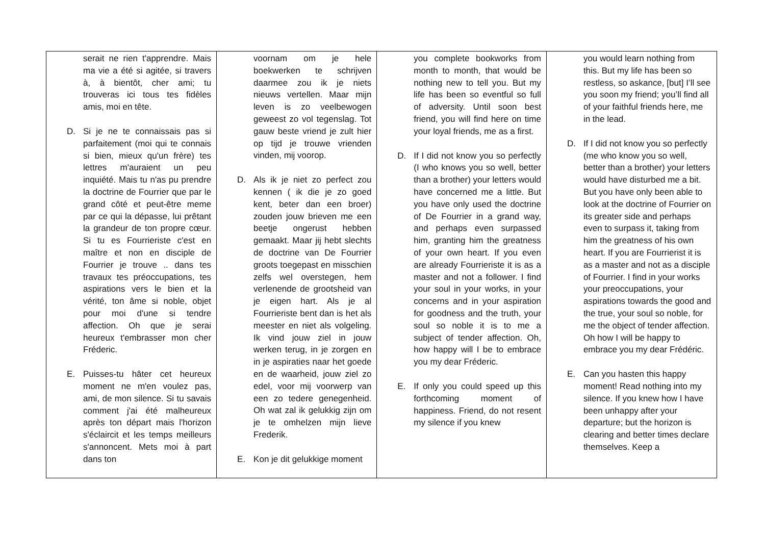| serait ne rien t'apprendre. Mais ma vie a été si agitée, si travers à, à bientôt, cher ami; tu trouveras ici tous tes fidèles amis, moi en tête. D. Si je ne te connaissais pas si parfaitement (moi qui te connais si bien, mieux qu'un frère) tes lettres m'auraient un peu inquiété. Mais tu n'as pu prendre la doctrine de Fourrier que par le grand côté et peut-être meme par ce qui la dépasse, lui prêtant la grandeur de ton propre cœur. Si tu es Fourrieriste c'est en maître et non en disciple de Fourrier je trouve .. dans tes travaux tes préoccupations, tes aspirations vers le bien et la vérité, ton âme si noble, objet pour moi d'une si tendre affection. Oh que je serai heureux t'embrasser mon cher Fréderic. E. Puisses-tu hâter cet heureux moment ne m'en voulez pas, ami, de mon silence. Si tu savais comment j'ai été malheureux après ton départ mais l'horizon s'éclaircit et les temps meilleurs s'annoncent. Mets moi à part dans ton | voornam om je hele boekwerken te schrijven daarmee zou ik je niets nieuws vertellen. Maar mijn leven is zo veelbewogen geweest zo vol tegenslag. Tot gauw beste vriend je zult hier op tijd je trouwe vrienden vinden, mij voorop. D. Als ik je niet zo perfect zou kennen ( ik die je zo goed kent, beter dan een broer) zouden jouw brieven me een beetje ongerust hebben gemaakt. Maar jij hebt slechts de doctrine van De Fourrier groots toegepast en misschien zelfs wel overstegen, hem verlenende de grootsheid van je eigen hart. Als je al Fourrieriste bent dan is het als meester en niet als volgeling. Ik vind jouw ziel in jouw werken terug, in je zorgen en in je aspiraties naar het goede en de waarheid, jouw ziel zo edel, voor mij voorwerp van een zo tedere genegenheid. Oh wat zal ik gelukkig zijn om je te omhelzen mijn lieve Frederik. E. Kon je dit gelukkige moment | you complete bookworks from month to month, that would be nothing new to tell you. But my life has been so eventful so full of adversity. Until soon best friend, you will find here on time your loyal friends, me as a first. D. If I did not know you so perfectly (I who knows you so well, better than a brother) your letters would have concerned me a little. But you have only used the doctrine of De Fourrier in a grand way, and perhaps even surpassed him, granting him the greatness of your own heart. If you even are already Fourrieriste it is as a master and not a follower. I find your soul in your works, in your concerns and in your aspiration for goodness and the truth, your soul so noble it is to me a subject of tender affection. Oh, how happy will I be to embrace you my dear Fréderic. E. If only you could speed up this forthcoming moment of happiness. Friend, do not resent my silence if you knew | you would learn nothing from this. But my life has been so restless, so askance, [but] I’ll see you soon my friend; you’ll find all of your faithful friends here, me in the lead. D. If I did not know you so perfectly (me who know you so well, better than a brother) your letters would have disturbed me a bit. But you have only been able to look at the doctrine of Fourrier on its greater side and perhaps even to surpass it, taking from him the greatness of his own heart. If you are Fourrierist it is as a master and not as a disciple of Fourrier. I find in your works your preoccupations, your aspirations towards the good and the true, your soul so noble, for me the object of tender affection. Oh how I will be happy to embrace you my dear Frédéric. E. Can you hasten this happy moment! Read nothing into my silence. If you knew how I have been unhappy after your departure; but the horizon is clearing and better times declare themselves. Keep a |